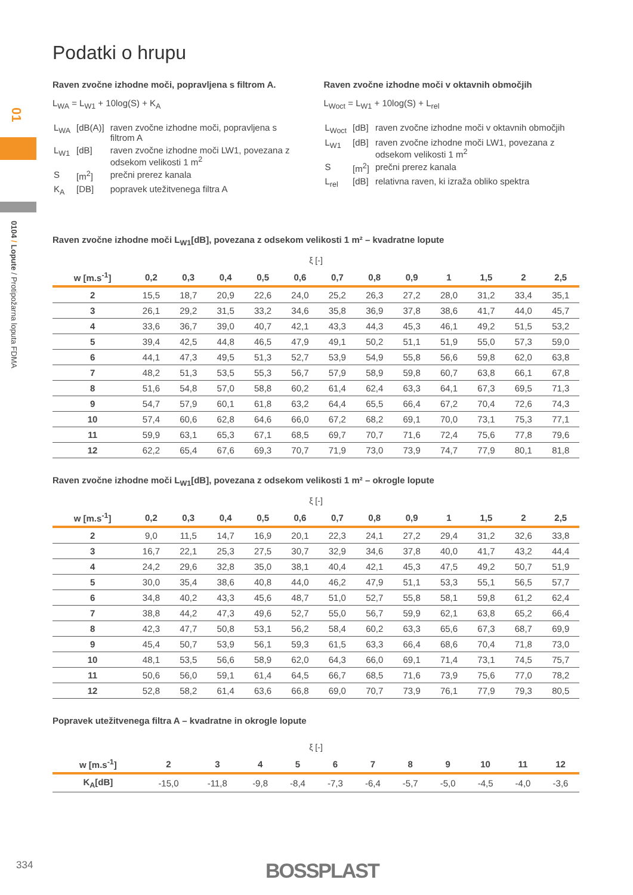01
0104 / Lopute / Protipožarna loputa FDMA
Podatki o hrupu
Raven zvočne izhodne moči, popravljena s filtrom A.
L<sub>WA</sub> = L<sub>W1</sub> + 10log(S) + K<sub>A</sub>
| L<sub>WA</sub> | [dB(A)] | raven zvočne izhodne moči, popravljena s filtrom A |
| L<sub>W1</sub> | [dB] | raven zvočne izhodne moči LW1, povezana z odsekom velikosti 1 m<sup>2</sup> |
| S | [m<sup>2</sup>] | prečni prerez kanala |
| K<sub>A</sub> | [DB] | popravek utežitvenega filtra A |
Raven zvočne izhodne moči v oktavnih območjih
L<sub>Woct</sub> = L<sub>W1</sub> + 10log(S) + L<sub>rel</sub>
| L<sub>Woct</sub> | [dB] | raven zvočne izhodne moči v oktavnih območjih |
| L<sub>W1</sub> | [dB] | raven zvočne izhodne moči LW1, povezana z odsekom velikosti 1 m<sup>2</sup> |
| S | [m<sup>2</sup>] | prečni prerez kanala |
| L<sub>rel</sub> | [dB] | relativna raven, ki izraža obliko spektra |
Raven zvočne izhodne moči L<sub>W1</sub>[dB], povezana z odsekom velikosti 1 m² – kvadratne lopute
ξ [-]
| w [m.s<sup>-1</sup>] | 0,2 | 0,3 | 0,4 | 0,5 | 0,6 | 0,7 | 0,8 | 0,9 | 1 | 1,5 | 2 | 2,5 |
| --- | --- | --- | --- | --- | --- | --- | --- | --- | --- | --- | --- | --- |
| 2 | 15,5 | 18,7 | 20,9 | 22,6 | 24,0 | 25,2 | 26,3 | 27,2 | 28,0 | 31,2 | 33,4 | 35,1 |
| 3 | 26,1 | 29,2 | 31,5 | 33,2 | 34,6 | 35,8 | 36,9 | 37,8 | 38,6 | 41,7 | 44,0 | 45,7 |
| 4 | 33,6 | 36,7 | 39,0 | 40,7 | 42,1 | 43,3 | 44,3 | 45,3 | 46,1 | 49,2 | 51,5 | 53,2 |
| 5 | 39,4 | 42,5 | 44,8 | 46,5 | 47,9 | 49,1 | 50,2 | 51,1 | 51,9 | 55,0 | 57,3 | 59,0 |
| 6 | 44,1 | 47,3 | 49,5 | 51,3 | 52,7 | 53,9 | 54,9 | 55,8 | 56,6 | 59,8 | 62,0 | 63,8 |
| 7 | 48,2 | 51,3 | 53,5 | 55,3 | 56,7 | 57,9 | 58,9 | 59,8 | 60,7 | 63,8 | 66,1 | 67,8 |
| 8 | 51,6 | 54,8 | 57,0 | 58,8 | 60,2 | 61,4 | 62,4 | 63,3 | 64,1 | 67,3 | 69,5 | 71,3 |
| 9 | 54,7 | 57,9 | 60,1 | 61,8 | 63,2 | 64,4 | 65,5 | 66,4 | 67,2 | 70,4 | 72,6 | 74,3 |
| 10 | 57,4 | 60,6 | 62,8 | 64,6 | 66,0 | 67,2 | 68,2 | 69,1 | 70,0 | 73,1 | 75,3 | 77,1 |
| 11 | 59,9 | 63,1 | 65,3 | 67,1 | 68,5 | 69,7 | 70,7 | 71,6 | 72,4 | 75,6 | 77,8 | 79,6 |
| 12 | 62,2 | 65,4 | 67,6 | 69,3 | 70,7 | 71,9 | 73,0 | 73,9 | 74,7 | 77,9 | 80,1 | 81,8 |
Raven zvočne izhodne moči L<sub>W1</sub>[dB], povezana z odsekom velikosti 1 m² – okrogle lopute
ξ [-]
| w [m.s<sup>-1</sup>] | 0,2 | 0,3 | 0,4 | 0,5 | 0,6 | 0,7 | 0,8 | 0,9 | 1 | 1,5 | 2 | 2,5 |
| --- | --- | --- | --- | --- | --- | --- | --- | --- | --- | --- | --- | --- |
| 2 | 9,0 | 11,5 | 14,7 | 16,9 | 20,1 | 22,3 | 24,1 | 27,2 | 29,4 | 31,2 | 32,6 | 33,8 |
| 3 | 16,7 | 22,1 | 25,3 | 27,5 | 30,7 | 32,9 | 34,6 | 37,8 | 40,0 | 41,7 | 43,2 | 44,4 |
| 4 | 24,2 | 29,6 | 32,8 | 35,0 | 38,1 | 40,4 | 42,1 | 45,3 | 47,5 | 49,2 | 50,7 | 51,9 |
| 5 | 30,0 | 35,4 | 38,6 | 40,8 | 44,0 | 46,2 | 47,9 | 51,1 | 53,3 | 55,1 | 56,5 | 57,7 |
| 6 | 34,8 | 40,2 | 43,3 | 45,6 | 48,7 | 51,0 | 52,7 | 55,8 | 58,1 | 59,8 | 61,2 | 62,4 |
| 7 | 38,8 | 44,2 | 47,3 | 49,6 | 52,7 | 55,0 | 56,7 | 59,9 | 62,1 | 63,8 | 65,2 | 66,4 |
| 8 | 42,3 | 47,7 | 50,8 | 53,1 | 56,2 | 58,4 | 60,2 | 63,3 | 65,6 | 67,3 | 68,7 | 69,9 |
| 9 | 45,4 | 50,7 | 53,9 | 56,1 | 59,3 | 61,5 | 63,3 | 66,4 | 68,6 | 70,4 | 71,8 | 73,0 |
| 10 | 48,1 | 53,5 | 56,6 | 58,9 | 62,0 | 64,3 | 66,0 | 69,1 | 71,4 | 73,1 | 74,5 | 75,7 |
| 11 | 50,6 | 56,0 | 59,1 | 61,4 | 64,5 | 66,7 | 68,5 | 71,6 | 73,9 | 75,6 | 77,0 | 78,2 |
| 12 | 52,8 | 58,2 | 61,4 | 63,6 | 66,8 | 69,0 | 70,7 | 73,9 | 76,1 | 77,9 | 79,3 | 80,5 |
Popravek utežitvenega filtra A – kvadratne in okrogle lopute
ξ [-]
| w [m.s<sup>-1</sup>] | 2 | 3 | 4 | 5 | 6 | 7 | 8 | 9 | 10 | 11 | 12 |
| --- | --- | --- | --- | --- | --- | --- | --- | --- | --- | --- | --- |
| K<sub>A</sub>[dB] | -15,0 | -11,8 | -9,8 | -8,4 | -7,3 | -6,4 | -5,7 | -5,0 | -4,5 | -4,0 | -3,6 |
334 BOSSPLAST